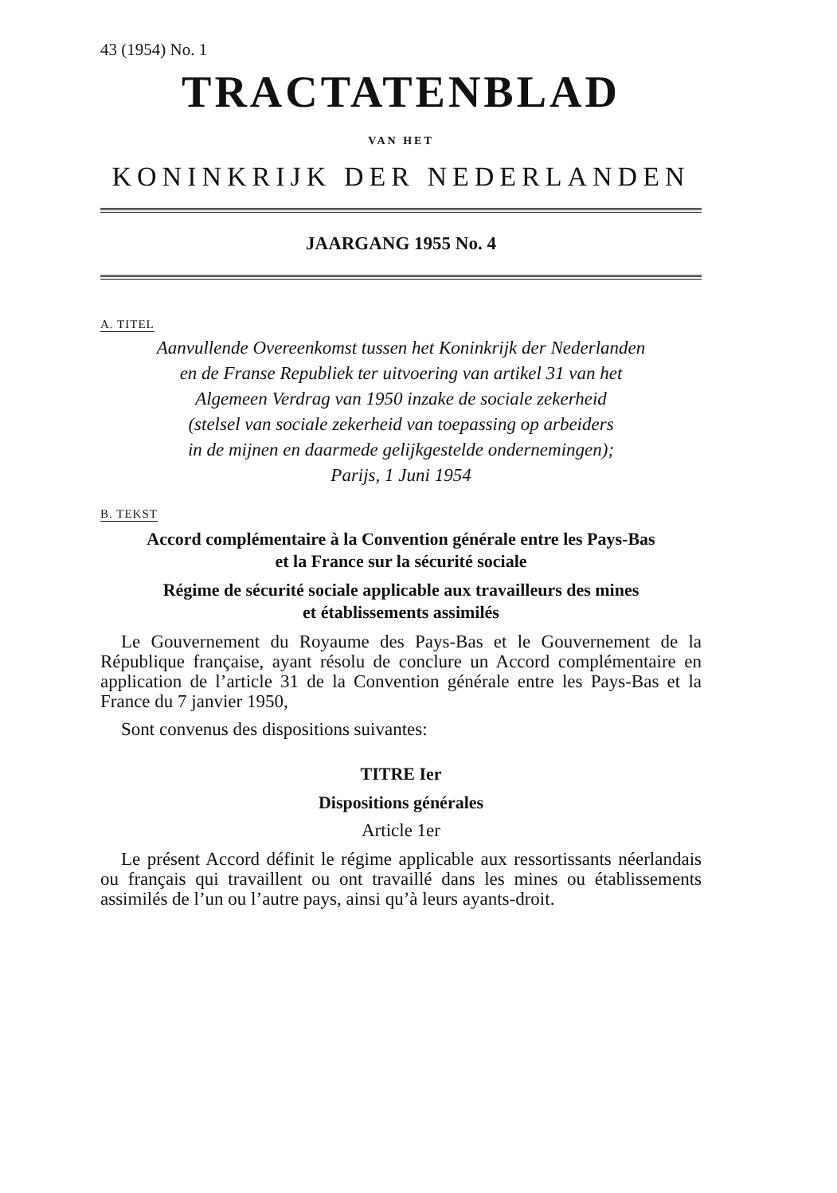43 (1954) No. 1
TRACTATENBLAD
VAN HET
KONINKRIJK DER NEDERLANDEN
JAARGANG 1955 No. 4
A. TITEL
Aanvullende Overeenkomst tussen het Koninkrijk der Nederlanden
en de Franse Republiek ter uitvoering van artikel 31 van het
Algemeen Verdrag van 1950 inzake de sociale zekerheid
(stelsel van sociale zekerheid van toepassing op arbeiders
in de mijnen en daarmede gelijkgestelde ondernemingen);
Parijs, 1 Juni 1954
B. TEKST
Accord complémentaire à la Convention générale entre les Pays-Bas
et la France sur la sécurité sociale
Régime de sécurité sociale applicable aux travailleurs des mines
et établissements assimilés
Le Gouvernement du Royaume des Pays-Bas et le Gouvernement de la République française, ayant résolu de conclure un Accord complémentaire en application de l’article 31 de la Convention générale entre les Pays-Bas et la France du 7 janvier 1950,
Sont convenus des dispositions suivantes:
TITRE Ier
Dispositions générales
Article 1er
Le présent Accord définit le régime applicable aux ressortissants néerlandais ou français qui travaillent ou ont travaillé dans les mines ou établissements assimilés de l’un ou l’autre pays, ainsi qu’à leurs ayants-droit.